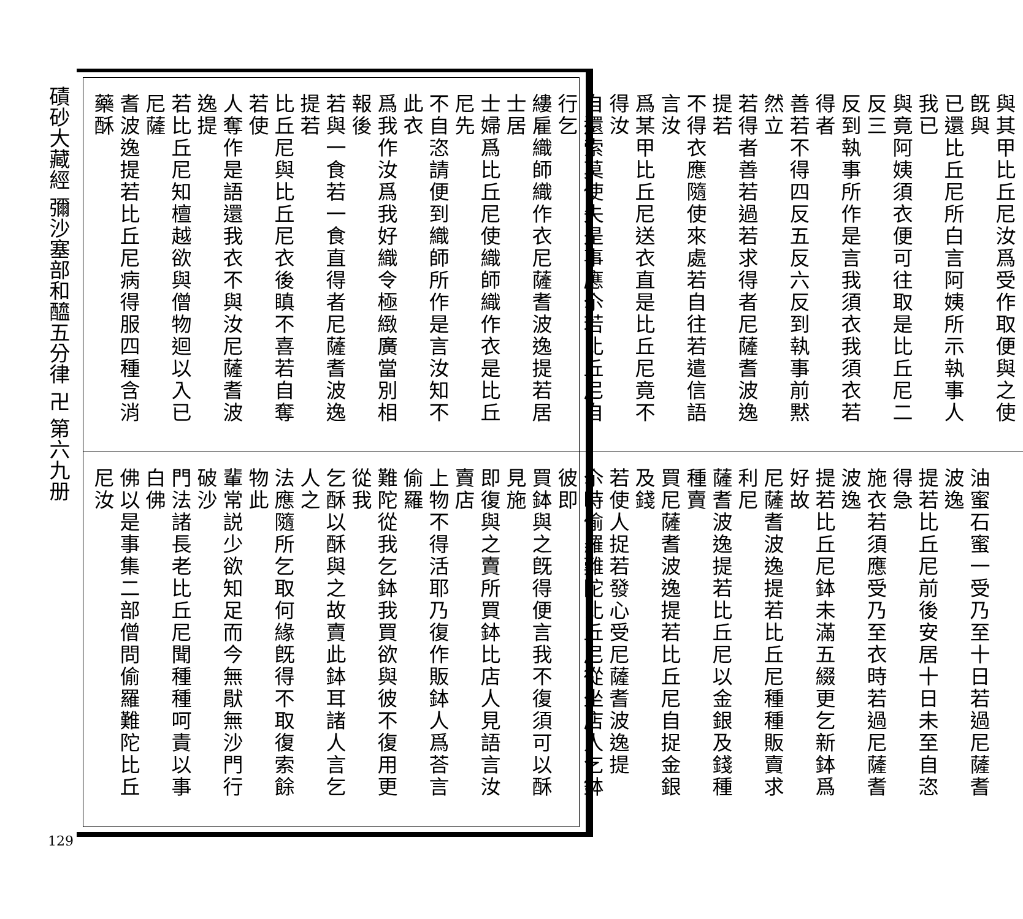磧砂大藏經 彌沙塞部和醯五分律 卍 第六九册
與其甲比丘尼汝爲受作取便與之使旣與
已還比丘尼所白言阿姨所示執事人我已
與竟阿姨須衣便可往取是比丘尼二反三
反到執事所作是言我須衣我須衣若得者
善若不得四反五反六反到執事前黙然立
若得者善若過若求得者尼薩耆波逸提若
不得衣應隨使來處若自往若遣信語言汝
爲某甲比丘尼送衣直是比丘尼竟不得汝
自還索莫使失是事應尒若比丘尼自行乞
縷雇織師織作衣尼薩耆波逸提若居士居
士婦爲比丘尼使織師織作衣是比丘尼先
不自恣請便到織師所作是言汝知不此衣
爲我作汝爲我好織令極緻廣當別相報後
若與一食若一食直得者尼薩耆波逸提若
比丘尼與比丘尼衣後瞋不喜若自奪若使
人奪作是語還我衣不與汝尼薩耆波逸提
若比丘尼知檀越欲與僧物迴以入已尼薩
耆波逸提若比丘尼病得服四種含消藥酥
油蜜石蜜一受乃至十日若過尼薩耆波逸
提若比丘尼前後安居十日未至自恣得急
施衣若須應受乃至衣時若過尼薩耆波逸
提若比丘尼鉢未滿五綴更乞新鉢爲好故
尼薩耆波逸提若比丘尼種種販賣求利尼
薩耆波逸提若比丘尼以金銀及錢種種賣
買尼薩耆波逸提若比丘尼自捉金銀及錢
若使人捉若發心受尼薩耆波逸提
尒時偷羅難陀比丘尼從坐店人乞鉢彼即
買鉢與之旣得便言我不復須可以酥見施
即復與之賣所買鉢比店人見語言汝賣店
上物不得活耶乃復作販鉢人爲荅言偷羅
難陀從我乞鉢我買欲與彼不復用更從我
乞酥以酥與之故賣此鉢耳諸人言乞人之
法應隨所乞取何緣旣得不取復索餘物此
輩常説少欲知足而今無猒無沙門行破沙
門法諸長老比丘尼聞種種呵責以事白佛
佛以是事集二部僧問偷羅難陀比丘尼汝
129